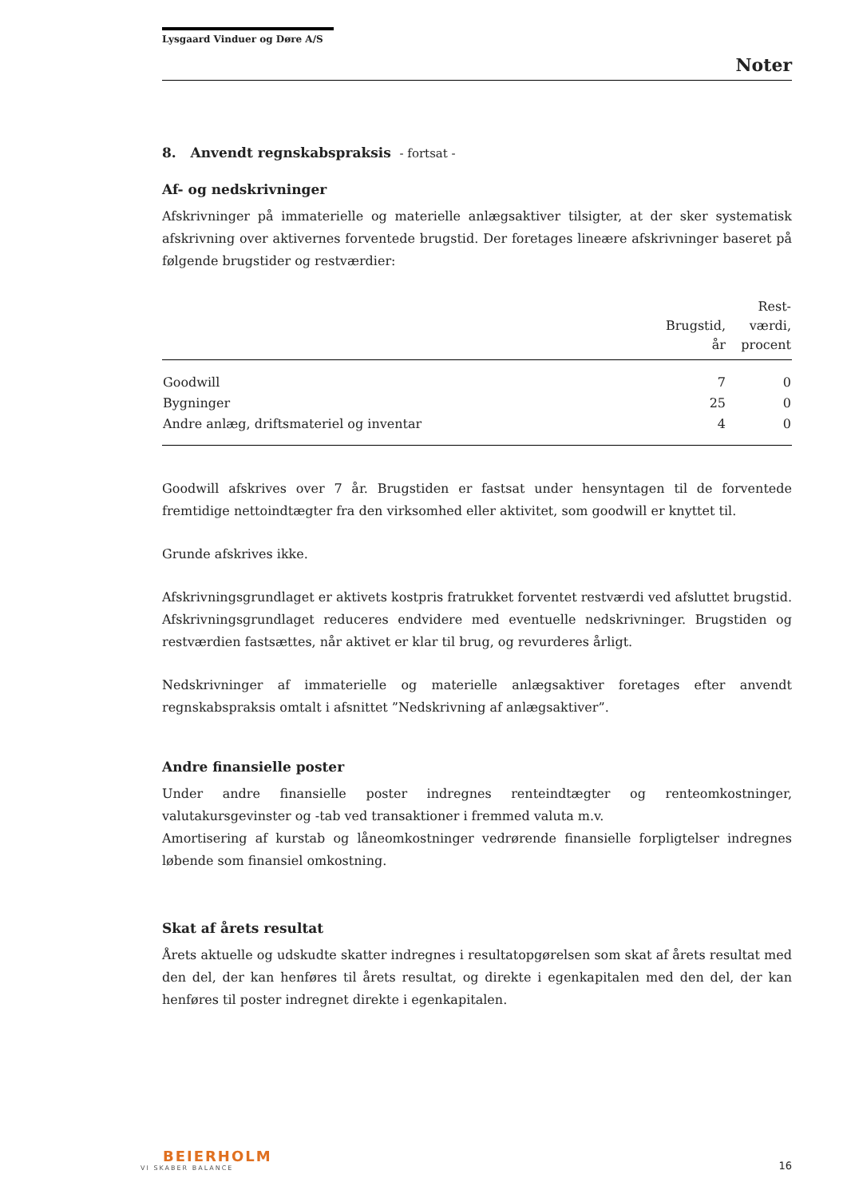Lysgaard Vinduer og Døre A/S
Noter
8. Anvendt regnskabspraksis - fortsat -
Af- og nedskrivninger
Afskrivninger på immaterielle og materielle anlægsaktiver tilsigter, at der sker systematisk afskrivning over aktivernes forventede brugstid. Der foretages lineære afskrivninger baseret på følgende brugstider og restværdier:
| | Brugstid, år | Rest- værdi, procent |
| --- | --- | --- |
| Goodwill | 7 | 0 |
| Bygninger | 25 | 0 |
| Andre anlæg, driftsmateriel og inventar | 4 | 0 |
Goodwill afskrives over 7 år. Brugstiden er fastsat under hensyntagen til de forventede fremtidige nettoindtægter fra den virksomhed eller aktivitet, som goodwill er knyttet til.
Grunde afskrives ikke.
Afskrivningsgrundlaget er aktivets kostpris fratrukket forventet restværdi ved afsluttet brugstid. Afskrivningsgrundlaget reduceres endvidere med eventuelle nedskrivninger. Brugstiden og restværdien fastsættes, når aktivet er klar til brug, og revurderes årligt.
Nedskrivninger af immaterielle og materielle anlægsaktiver foretages efter anvendt regnskabspraksis omtalt i afsnittet ”Nedskrivning af anlægsaktiver”.
Andre finansielle poster
Under andre finansielle poster indregnes renteindtægter og renteomkostninger, valutakursgevinster og -tab ved transaktioner i fremmed valuta m.v.
Amortisering af kurstab og låneomkostninger vedrørende finansielle forpligtelser indregnes løbende som finansiel omkostning.
Skat af årets resultat
Årets aktuelle og udskudte skatter indregnes i resultatopgørelsen som skat af årets resultat med den del, der kan henføres til årets resultat, og direkte i egenkapitalen med den del, der kan henføres til poster indregnet direkte i egenkapitalen.
BEIERHOLM
VI SKABER BALANCE
16